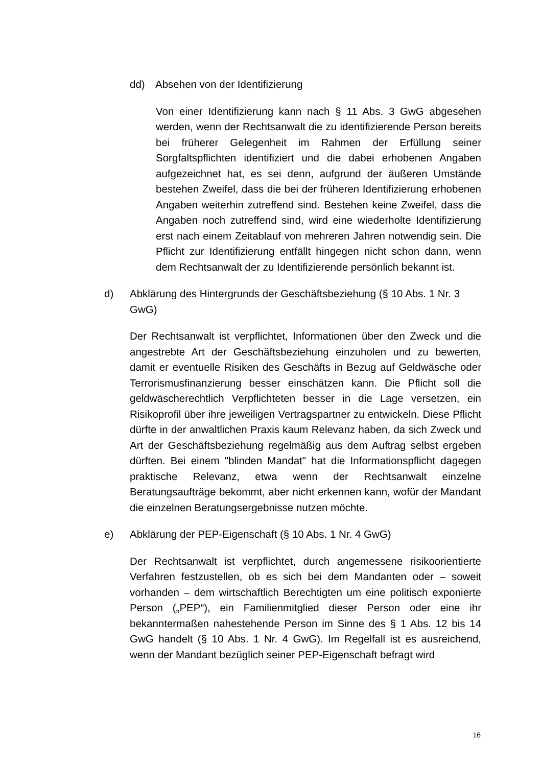dd) Absehen von der Identifizierung
Von einer Identifizierung kann nach § 11 Abs. 3 GwG abgesehen werden, wenn der Rechtsanwalt die zu identifizierende Person bereits bei früherer Gelegenheit im Rahmen der Erfüllung seiner Sorgfaltspflichten identifiziert und die dabei erhobenen Angaben aufgezeichnet hat, es sei denn, aufgrund der äußeren Umstände bestehen Zweifel, dass die bei der früheren Identifizierung erhobenen Angaben weiterhin zutreffend sind. Bestehen keine Zweifel, dass die Angaben noch zutreffend sind, wird eine wiederholte Identifizierung erst nach einem Zeitablauf von mehreren Jahren notwendig sein. Die Pflicht zur Identifizierung entfällt hingegen nicht schon dann, wenn dem Rechtsanwalt der zu Identifizierende persönlich bekannt ist.
d) Abklärung des Hintergrunds der Geschäftsbeziehung (§ 10 Abs. 1 Nr. 3 GwG)
Der Rechtsanwalt ist verpflichtet, Informationen über den Zweck und die angestrebte Art der Geschäftsbeziehung einzuholen und zu bewerten, damit er eventuelle Risiken des Geschäfts in Bezug auf Geldwäsche oder Terrorismusfinanzierung besser einschätzen kann. Die Pflicht soll die geldwäscherechtlich Verpflichteten besser in die Lage versetzen, ein Risikoprofil über ihre jeweiligen Vertragspartner zu entwickeln. Diese Pflicht dürfte in der anwaltlichen Praxis kaum Relevanz haben, da sich Zweck und Art der Geschäftsbeziehung regelmäßig aus dem Auftrag selbst ergeben dürften. Bei einem "blinden Mandat" hat die Informationspflicht dagegen praktische Relevanz, etwa wenn der Rechtsanwalt einzelne Beratungsaufträge bekommt, aber nicht erkennen kann, wofür der Mandant die einzelnen Beratungsergebnisse nutzen möchte.
e) Abklärung der PEP-Eigenschaft (§ 10 Abs. 1 Nr. 4 GwG)
Der Rechtsanwalt ist verpflichtet, durch angemessene risikoorientierte Verfahren festzustellen, ob es sich bei dem Mandanten oder – soweit vorhanden – dem wirtschaftlich Berechtigten um eine politisch exponierte Person („PEP“), ein Familienmitglied dieser Person oder eine ihr bekanntermaßen nahestehende Person im Sinne des § 1 Abs. 12 bis 14 GwG handelt (§ 10 Abs. 1 Nr. 4 GwG). Im Regelfall ist es ausreichend, wenn der Mandant bezüglich seiner PEP-Eigenschaft befragt wird
16